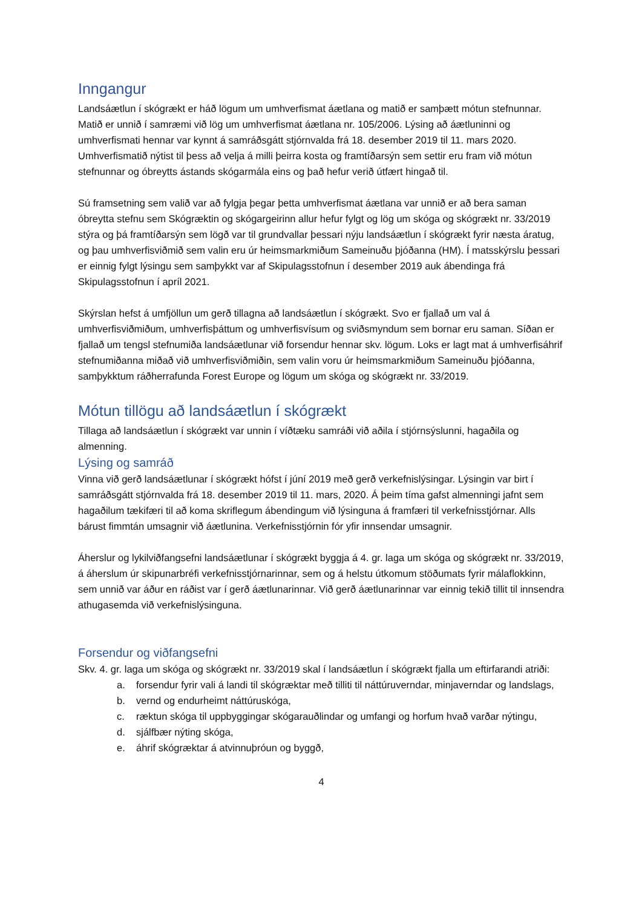Inngangur
Landsáætlun í skógrækt er háð lögum um umhverfismat áætlana og matið er samþætt mótun stefnunnar. Matið er unnið í samræmi við lög um umhverfismat áætlana nr. 105/2006. Lýsing að áætluninni og umhverfismati hennar var kynnt á samráðsgátt stjórnvalda frá 18. desember 2019 til 11. mars 2020. Umhverfismatið nýtist til þess að velja á milli þeirra kosta og framtíðarsýn sem settir eru fram við mótun stefnunnar og óbreytts ástands skógarmála eins og það hefur verið útfært hingað til.
Sú framsetning sem valið var að fylgja þegar þetta umhverfismat áætlana var unnið er að bera saman óbreytta stefnu sem Skógræktin og skógargeirinn allur hefur fylgt og lög um skóga og skógrækt nr. 33/2019 stýra og þá framtíðarsýn sem lögð var til grundvallar þessari nýju landsáætlun í skógrækt fyrir næsta áratug, og þau umhverfisviðmið sem valin eru úr heimsmarkmiðum Sameinuðu þjóðanna (HM). Í matsskýrslu þessari er einnig fylgt lýsingu sem samþykkt var af Skipulagsstofnun í desember 2019 auk ábendinga frá Skipulagsstofnun í apríl 2021.
Skýrslan hefst á umfjöllun um gerð tillagna að landsáætlun í skógrækt. Svo er fjallað um val á umhverfisviðmiðum, umhverfisþáttum og umhverfisvísum og sviðsmyndum sem bornar eru saman. Síðan er fjallað um tengsl stefnumiða landsáætlunar við forsendur hennar skv. lögum. Loks er lagt mat á umhverfisáhrif stefnumiðanna miðað við umhverfisviðmiðin, sem valin voru úr heimsmarkmiðum Sameinuðu þjóðanna, samþykktum ráðherrafunda Forest Europe og lögum um skóga og skógrækt nr. 33/2019.
Mótun tillögu að landsáætlun í skógrækt
Tillaga að landsáætlun í skógrækt var unnin í víðtæku samráði við aðila í stjórnsýslunni, hagaðila og almenning.
Lýsing og samráð
Vinna við gerð landsáætlunar í skógrækt hófst í júní 2019 með gerð verkefnislýsingar. Lýsingin var birt í samráðsgátt stjórnvalda frá 18. desember 2019 til 11. mars, 2020. Á þeim tíma gafst almenningi jafnt sem hagaðilum tækifæri til að koma skriflegum ábendingum við lýsinguna á framfæri til verkefnisstjórnar. Alls bárust fimmtán umsagnir við áætlunina. Verkefnisstjórnin fór yfir innsendar umsagnir.
Áherslur og lykilviðfangsefni landsáætlunar í skógrækt byggja á 4. gr. laga um skóga og skógrækt nr. 33/2019, á áherslum úr skipunarbréfi verkefnisstjórnarinnar, sem og á helstu útkomum stöðumats fyrir málaflokkinn, sem unnið var áður en ráðist var í gerð áætlunarinnar. Við gerð áætlunarinnar var einnig tekið tillit til innsendra athugasemda við verkefnislýsinguna.
Forsendur og viðfangsefni
Skv. 4. gr. laga um skóga og skógrækt nr. 33/2019 skal í landsáætlun í skógrækt fjalla um eftirfarandi atriði:
a. forsendur fyrir vali á landi til skógræktar með tilliti til náttúruverndar, minjaverndar og landslags,
b. vernd og endurheimt náttúruskóga,
c. ræktun skóga til uppbyggingar skógarauðlindar og umfangi og horfum hvað varðar nýtingu,
d. sjálfbær nýting skóga,
e. áhrif skógræktar á atvinnuþróun og byggð,
4